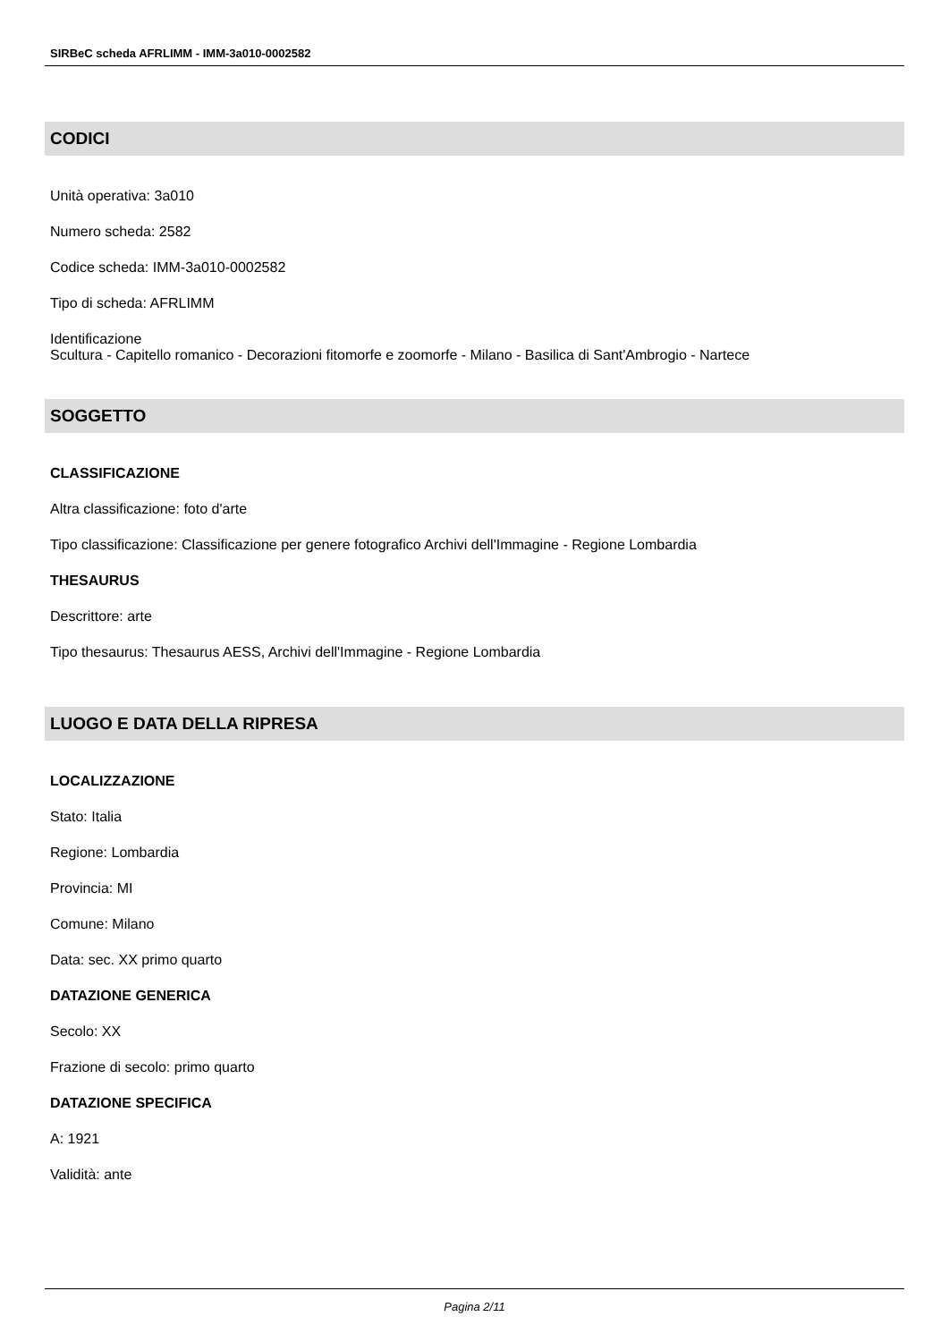SIRBeC scheda AFRLIMM - IMM-3a010-0002582
CODICI
Unità operativa: 3a010
Numero scheda: 2582
Codice scheda: IMM-3a010-0002582
Tipo di scheda: AFRLIMM
Identificazione
Scultura - Capitello romanico - Decorazioni fitomorfe e zoomorfe - Milano - Basilica di Sant'Ambrogio - Nartece
SOGGETTO
CLASSIFICAZIONE
Altra classificazione: foto d'arte
Tipo classificazione: Classificazione per genere fotografico Archivi dell'Immagine - Regione Lombardia
THESAURUS
Descrittore: arte
Tipo thesaurus: Thesaurus AESS, Archivi dell'Immagine - Regione Lombardia
LUOGO E DATA DELLA RIPRESA
LOCALIZZAZIONE
Stato: Italia
Regione: Lombardia
Provincia: MI
Comune: Milano
Data: sec. XX primo quarto
DATAZIONE GENERICA
Secolo: XX
Frazione di secolo: primo quarto
DATAZIONE SPECIFICA
A: 1921
Validità: ante
Pagina 2/11